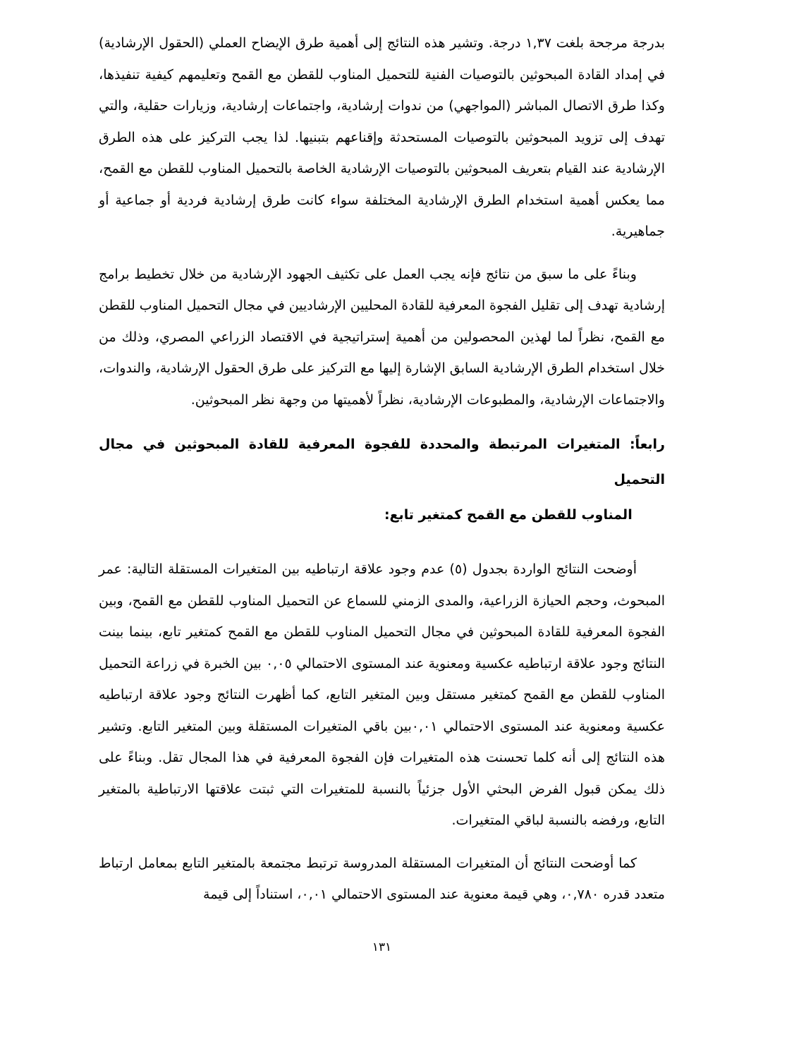بدرجة مرجحة بلغت ١,٣٧ درجة. وتشير هذه النتائج إلى أهمية طرق الإيضاح العملي (الحقول الإرشادية) في إمداد القادة المبحوثين بالتوصيات الفنية للتحميل المناوب للقطن مع القمح وتعليمهم كيفية تنفيذها، وكذا طرق الاتصال المباشر (المواجهي) من ندوات إرشادية، واجتماعات إرشادية، وزيارات حقلية، والتي تهدف إلى تزويد المبحوثين بالتوصيات المستحدثة وإقناعهم بتبنيها. لذا يجب التركيز على هذه الطرق الإرشادية عند القيام بتعريف المبحوثين بالتوصيات الإرشادية الخاصة بالتحميل المناوب للقطن مع القمح، مما يعكس أهمية استخدام الطرق الإرشادية المختلفة سواء كانت طرق إرشادية فردية أو جماعية أو جماهيرية.
وبناءً على ما سبق من نتائج فإنه يجب العمل على تكثيف الجهود الإرشادية من خلال تخطيط برامج إرشادية تهدف إلى تقليل الفجوة المعرفية للقادة المحليين الإرشاديين في مجال التحميل المناوب للقطن مع القمح، نظراً لما لهذين المحصولين من أهمية إستراتيجية في الاقتصاد الزراعي المصري، وذلك من خلال استخدام الطرق الإرشادية السابق الإشارة إليها مع التركيز على طرق الحقول الإرشادية، والندوات، والاجتماعات الإرشادية، والمطبوعات الإرشادية، نظراً لأهميتها من وجهة نظر المبحوثين.
رابعاً: المتغيرات المرتبطة والمحددة للفجوة المعرفية للقادة المبحوثين في مجال التحميل
المناوب للقطن مع القمح كمتغير تابع:
أوضحت النتائج الواردة بجدول (٥) عدم وجود علاقة ارتباطيه بين المتغيرات المستقلة التالية: عمر المبحوث، وحجم الحيازة الزراعية، والمدى الزمني للسماع عن التحميل المناوب للقطن مع القمح، وبين الفجوة المعرفية للقادة المبحوثين في مجال التحميل المناوب للقطن مع القمح كمتغير تابع، بينما بينت النتائج وجود علاقة ارتباطيه عكسية ومعنوية عند المستوى الاحتمالي ٠,٠٥ بين الخبرة في زراعة التحميل المناوب للقطن مع القمح كمتغير مستقل وبين المتغير التابع، كما أظهرت النتائج وجود علاقة ارتباطيه عكسية ومعنوية عند المستوى الاحتمالي ٠,٠١بين باقي المتغيرات المستقلة وبين المتغير التابع. وتشير هذه النتائج إلى أنه كلما تحسنت هذه المتغيرات فإن الفجوة المعرفية في هذا المجال تقل. وبناءً على ذلك يمكن قبول الفرض البحثي الأول جزئياً بالنسبة للمتغيرات التي ثبتت علاقتها الارتباطية بالمتغير التابع، ورفضه بالنسبة لباقي المتغيرات.
كما أوضحت النتائج أن المتغيرات المستقلة المدروسة ترتبط مجتمعة بالمتغير التابع بمعامل ارتباط متعدد قدره ٠,٧٨٠، وهي قيمة معنوية عند المستوى الاحتمالي ٠,٠١، استناداً إلى قيمة
١٣١